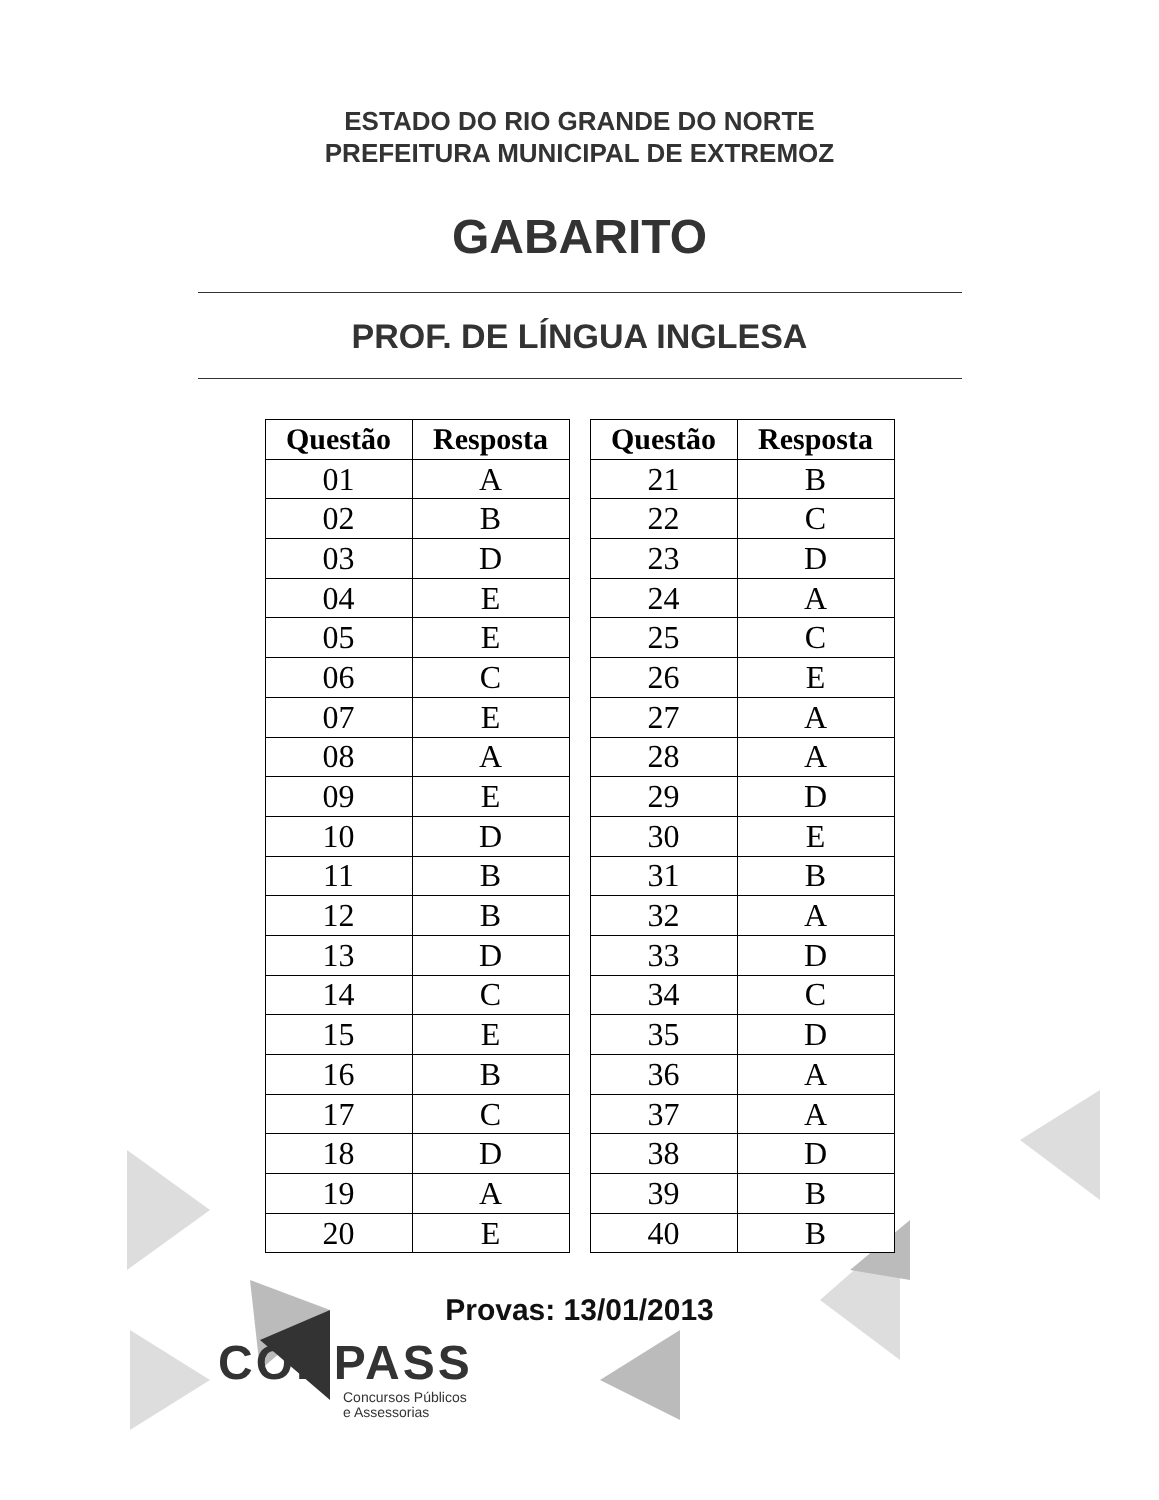ESTADO DO RIO GRANDE DO NORTE
PREFEITURA MUNICIPAL DE EXTREMOZ
GABARITO
PROF. DE LÍNGUA INGLESA
| Questão | Resposta |
| --- | --- |
| 01 | A |
| 02 | B |
| 03 | D |
| 04 | E |
| 05 | E |
| 06 | C |
| 07 | E |
| 08 | A |
| 09 | E |
| 10 | D |
| 11 | B |
| 12 | B |
| 13 | D |
| 14 | C |
| 15 | E |
| 16 | B |
| 17 | C |
| 18 | D |
| 19 | A |
| 20 | E |
| Questão | Resposta |
| --- | --- |
| 21 | B |
| 22 | C |
| 23 | D |
| 24 | A |
| 25 | C |
| 26 | E |
| 27 | A |
| 28 | A |
| 29 | D |
| 30 | E |
| 31 | B |
| 32 | A |
| 33 | D |
| 34 | C |
| 35 | D |
| 36 | A |
| 37 | A |
| 38 | D |
| 39 | B |
| 40 | B |
Provas: 13/01/2013
CONPASS
Concursos Públicos
e Assessorias